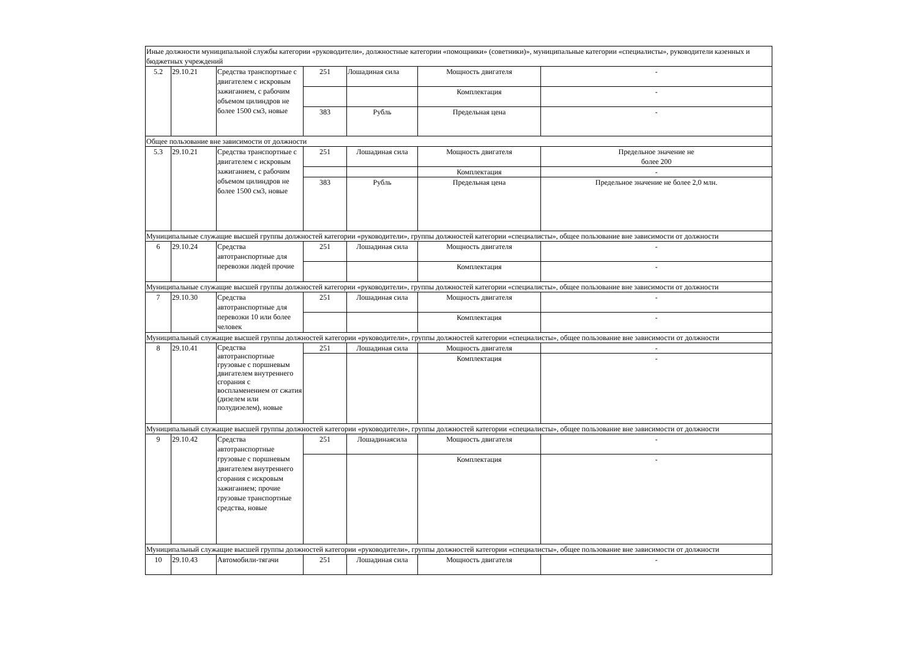| Иные должности муниципальной службы категории «руководители», должностные категории «помощники» (советники)», муниципальные категории «специалисты», руководители казенных и бюджетных учреждений | | | | | | |
| 5.2 | 29.10.21 | Средства транспортные с двигателем с искровым зажиганием, с рабочим объемом цилиндров не более 1500 см3, новые | 251 | Лошадиная сила | Мощность двигателя | - |
| | | | | | Комплектация | - |
| | | | 383 | Рубль | Предельная цена | - |
| Общее пользование вне зависимости от должности | | | | | | |
| 5.3 | 29.10.21 | Средства транспортные с двигателем с искровым зажиганием, с рабочим объемом цилиндров не более 1500 см3, новые | 251 | Лошадиная сила | Мощность двигателя | Предельное значение не более 200 |
| | | | | | Комплектация | - |
| | | | 383 | Рубль | Предельная цена | Предельное значение не более 2,0 млн. |
| Муниципальные служащие высшей группы должностей категории «руководители», группы должностей категории «специалисты», общее пользование вне зависимости от должности | | | | | | |
| 6 | 29.10.24 | Средства автотранспортные для перевозки людей прочие | 251 | Лошадиная сила | Мощность двигателя | - |
| | | | | | Комплектация | - |
| Муниципальные служащие высшей группы должностей категории «руководители», группы должностей категории «специалисты», общее пользование вне зависимости от должности | | | | | | |
| 7 | 29.10.30 | Средства автотранспортные для перевозки 10 или более человек | 251 | Лошадиная сила | Мощность двигателя | - |
| | | | | | Комплектация | - |
| Муниципальный служащие высшей группы должностей категории «руководители», группы должностей категории «специалисты», общее пользование вне зависимости от должности | | | | | | |
| 8 | 29.10.41 | Средства автотранспортные грузовые с поршневым двигателем внутреннего сгорания с воспламенением от сжатия (дизелем или полудизелем), новые | 251 | Лошадиная сила | Мощность двигателя | - |
| | | | | | Комплектация | - |
| Муниципальный служащие высшей группы должностей категории «руководители», группы должностей категории «специалисты», общее пользование вне зависимости от должности | | | | | | |
| 9 | 29.10.42 | Средства автотранспортные грузовые с поршневым двигателем внутреннего сгорания с искровым зажиганием; прочие грузовые транспортные средства, новые | 251 | Лошадинаясила | Мощность двигателя | - |
| | | | | | Комплектация | - |
| Муниципальный служащие высшей группы должностей категории «руководители», группы должностей категории «специалисты», общее пользование вне зависимости от должности | | | | | | |
| 10 | 29.10.43 | Автомобили-тягачи | 251 | Лошадиная сила | Мощность двигателя | - |